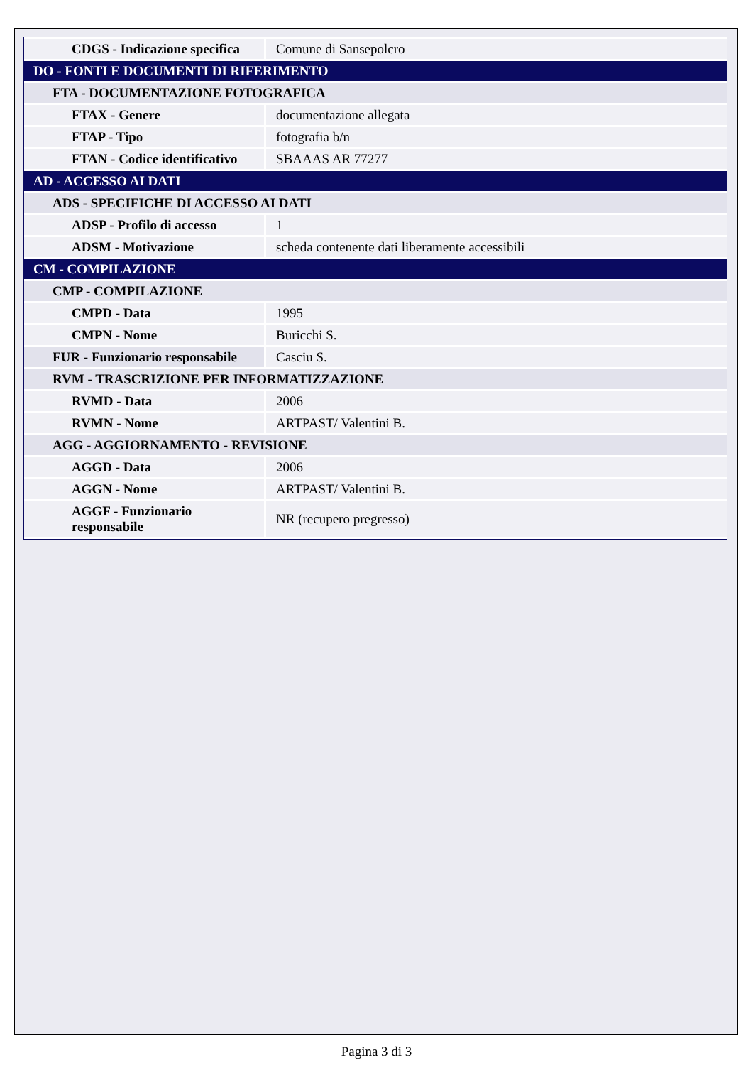| CDGS - Indicazione specifica | Comune di Sansepolcro |
| DO - FONTI E DOCUMENTI DI RIFERIMENTO | |
| FTA - DOCUMENTAZIONE FOTOGRAFICA | |
| FTAX - Genere | documentazione allegata |
| FTAP - Tipo | fotografia b/n |
| FTAN - Codice identificativo | SBAAAS AR 77277 |
| AD - ACCESSO AI DATI | |
| ADS - SPECIFICHE DI ACCESSO AI DATI | |
| ADSP - Profilo di accesso | 1 |
| ADSM - Motivazione | scheda contenente dati liberamente accessibili |
| CM - COMPILAZIONE | |
| CMP - COMPILAZIONE | |
| CMPD - Data | 1995 |
| CMPN - Nome | Buricchi S. |
| FUR - Funzionario responsabile | Casciu S. |
| RVM - TRASCRIZIONE PER INFORMATIZZAZIONE | |
| RVMD - Data | 2006 |
| RVMN - Nome | ARTPAST/ Valentini B. |
| AGG - AGGIORNAMENTO - REVISIONE | |
| AGGD - Data | 2006 |
| AGGN - Nome | ARTPAST/ Valentini B. |
| AGGF - Funzionario responsabile | NR (recupero pregresso) |
Pagina 3 di 3